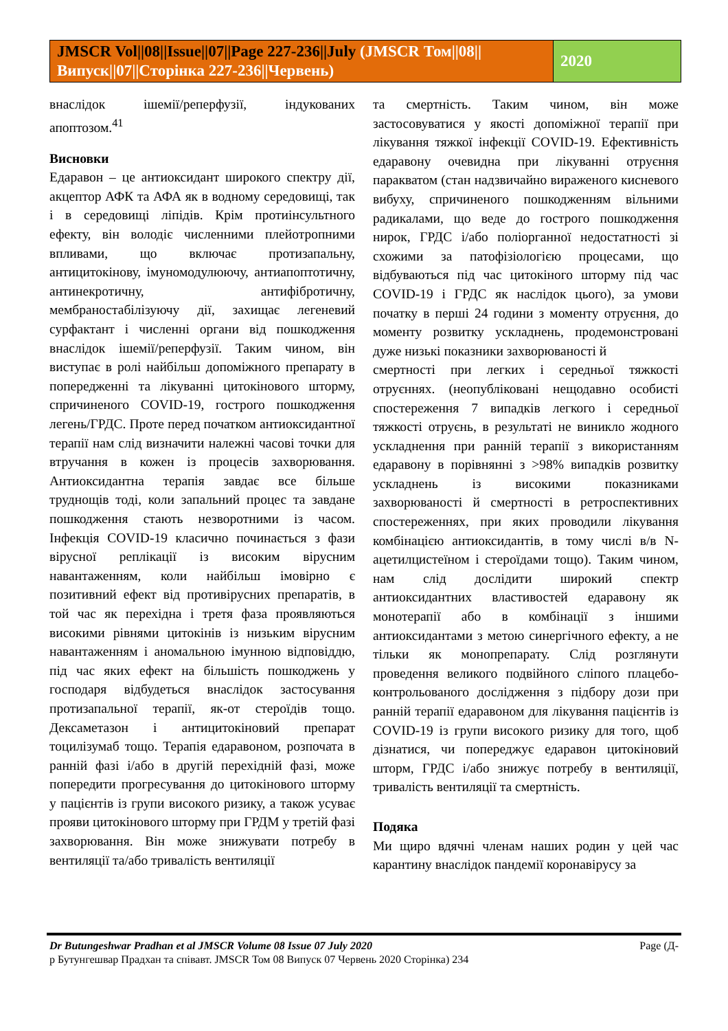JMSCR Vol||08||Issue||07||Page 227-236||July (JMSCR Том||08||Випуск||07||Сторінка 227-236||Червень)
2020
внаслідок ішемії/реперфузії, індукованих апоптозом.<sup>41</sup>
Висновки
Едаравон – це антиоксидант широкого спектру дії, акцептор АФК та АФА як в водному середовищі, так і в середовищі ліпідів. Крім протиінсультного ефекту, він володіє численними плейотропними впливами, що включає протизапальну, антицитокінову, імуномодулюючу, антиапоптотичну, антинекротичну, антифібротичну, мембраностабілізуючу дії, захищає легеневий сурфактант і численні органи від пошкодження внаслідок ішемії/реперфузії. Таким чином, він виступає в ролі найбільш допоміжного препарату в попередженні та лікуванні цитокінового шторму, спричиненого COVID-19, гострого пошкодження легень/ГРДС. Проте перед початком антиоксидантної терапії нам слід визначити належні часові точки для втручання в кожен із процесів захворювання. Антиоксидантна терапія завдає все більше труднощів тоді, коли запальний процес та завдане пошкодження стають незворотними із часом. Інфекція COVID-19 класично починається з фази вірусної реплікації із високим вірусним навантаженням, коли найбільш імовірно є позитивний ефект від противірусних препаратів, в той час як перехідна і третя фаза проявляються високими рівнями цитокінів із низьким вірусним навантаженням і аномальною імунною відповіддю, під час яких ефект на більшість пошкоджень у господаря відбудеться внаслідок застосування протизапальної терапії, як-от стероїдів тощо. Дексаметазон і антицитокіновий препарат тоцилізумаб тощо. Терапія едаравоном, розпочата в ранній фазі і/або в другій перехідній фазі, може попередити прогресування до цитокінового шторму у пацієнтів із групи високого ризику, а також усуває прояви цитокінового шторму при ГРДМ у третій фазі захворювання. Він може знижувати потребу в вентиляції та/або тривалість вентиляції
та смертність. Таким чином, він може застосовуватися у якості допоміжної терапії при лікування тяжкої інфекції COVID-19. Ефективність едаравону очевидна при лікуванні отруєння паракватом (стан надзвичайно вираженого кисневого вибуху, спричиненого пошкодженням вільними радикалами, що веде до гострого пошкодження нирок, ГРДС і/або поліорганної недостатності зі схожими за патофізіологією процесами, що відбуваються під час цитокіного шторму під час COVID-19 і ГРДС як наслідок цього), за умови початку в перші 24 години з моменту отруєння, до моменту розвитку ускладнень, продемонстровані дуже низькі показники захворюваності й
смертності при легких і середньої тяжкості отруєннях. (неопубліковані нещодавно особисті спостереження 7 випадків легкого і середньої тяжкості отруєнь, в результаті не виникло жодного ускладнення при ранній терапії з використанням едаравону в порівнянні з >98% випадків розвитку ускладнень із високими показниками захворюваності й смертності в ретроспективних спостереженнях, при яких проводили лікування комбінацією антиоксидантів, в тому числі в/в N-ацетилцистеїном і стероїдами тощо). Таким чином, нам слід дослідити широкий спектр антиоксидантних властивостей едаравону як монотерапії або в комбінації з іншими антиоксидантами з метою синергічного ефекту, а не тільки як монопрепарату. Слід розглянути проведення великого подвійного сліпого плацебо-контрольованого дослідження з підбору дози при ранній терапії едаравоном для лікування пацієнтів із COVID-19 із групи високого ризику для того, щоб дізнатися, чи попереджує едаравон цитокіновий шторм, ГРДС і/або знижує потребу в вентиляції, тривалість вентиляції та смертність.
Подяка
Ми щиро вдячні членам наших родин у цей час карантину внаслідок пандемії коронавірусу за
Dr Butungeshwar Pradhan et al JMSCR Volume 08 Issue 07 July 2020 Page (Д-
р Бутунгешвар Прадхан та співавт. JMSCR Том 08 Випуск 07 Червень 2020 Сторінка) 234